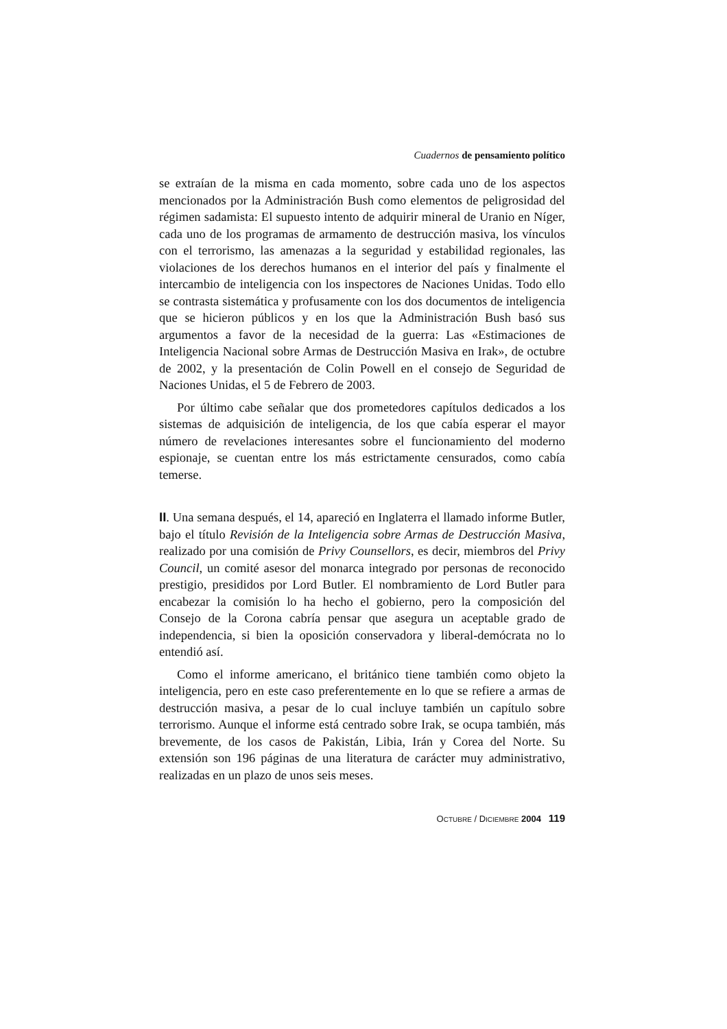Cuadernos de pensamiento político
se extraían de la misma en cada momento, sobre cada uno de los aspectos mencionados por la Administración Bush como elementos de peligrosidad del régimen sadamista: El supuesto intento de adquirir mineral de Uranio en Níger, cada uno de los programas de armamento de destrucción masiva, los vínculos con el terrorismo, las amenazas a la seguridad y estabilidad regionales, las violaciones de los derechos humanos en el interior del país y finalmente el intercambio de inteligencia con los inspectores de Naciones Unidas. Todo ello se contrasta sistemática y profusamente con los dos documentos de inteligencia que se hicieron públicos y en los que la Administración Bush basó sus argumentos a favor de la necesidad de la guerra: Las «Estimaciones de Inteligencia Nacional sobre Armas de Destrucción Masiva en Irak», de octubre de 2002, y la presentación de Colin Powell en el consejo de Seguridad de Naciones Unidas, el 5 de Febrero de 2003.
Por último cabe señalar que dos prometedores capítulos dedicados a los sistemas de adquisición de inteligencia, de los que cabía esperar el mayor número de revelaciones interesantes sobre el funcionamiento del moderno espionaje, se cuentan entre los más estrictamente censurados, como cabía temerse.
II. Una semana después, el 14, apareció en Inglaterra el llamado informe Butler, bajo el título Revisión de la Inteligencia sobre Armas de Destrucción Masiva, realizado por una comisión de Privy Counsellors, es decir, miembros del Privy Council, un comité asesor del monarca integrado por personas de reconocido prestigio, presididos por Lord Butler. El nombramiento de Lord Butler para encabezar la comisión lo ha hecho el gobierno, pero la composición del Consejo de la Corona cabría pensar que asegura un aceptable grado de independencia, si bien la oposición conservadora y liberal-demócrata no lo entendió así.
Como el informe americano, el británico tiene también como objeto la inteligencia, pero en este caso preferentemente en lo que se refiere a armas de destrucción masiva, a pesar de lo cual incluye también un capítulo sobre terrorismo. Aunque el informe está centrado sobre Irak, se ocupa también, más brevemente, de los casos de Pakistán, Libia, Irán y Corea del Norte. Su extensión son 196 páginas de una literatura de carácter muy administrativo, realizadas en un plazo de unos seis meses.
OCTUBRE / DICIEMBRE 2004 119